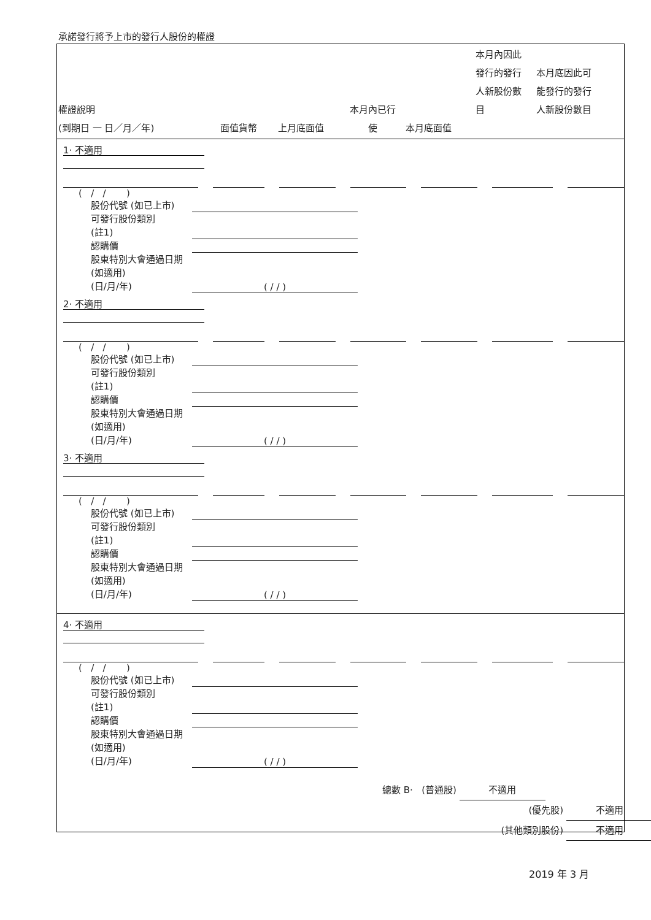承諾發行將予上市的發行人股份的權證
| 權證說明 (到期日 一 日／月／年) | 面值貨幣 | 上月底面值 | 本月內已行 使 | 本月底面值 | 本月內因此 發行的發行 人新股份數 目 | 本月底因此可 能發行的發行 人新股份數目 |
1· 不適用
( / / )
股份代號 (如已上市)
可發行股份類別
(註1)
認購價
股東特別大會通過日期 (如適用)
(日/月/年) ( / / )
2· 不適用
( / / )
股份代號 (如已上市)
可發行股份類別
(註1)
認購價
股東特別大會通過日期 (如適用)
(日/月/年) ( / / )
3· 不適用
( / / )
股份代號 (如已上市)
可發行股份類別
(註1)
認購價
股東特別大會通過日期 (如適用)
(日/月/年) ( / / )
4· 不適用
( / / )
股份代號 (如已上市)
可發行股份類別
(註1)
認購價
股東特別大會通過日期 (如適用)
(日/月/年) ( / / )
總數 B· (普通股) 不適用
(優先股) 不適用
(其他類別股份) 不適用
2019 年 3 月